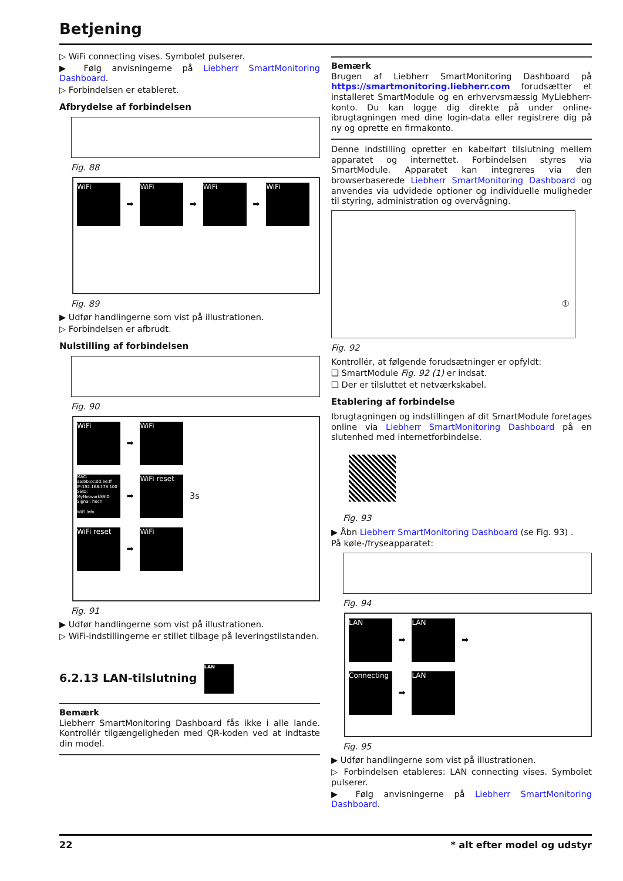Betjening
▷ WiFi connecting vises. Symbolet pulserer.
▶ Følg anvisningerne på Liebherr SmartMonitoring Dashboard.
▷ Forbindelsen er etableret.
Afbrydelse af forbindelsen
Fig. 88
WiFi ➡ WiFi ➡ WiFi ➡ WiFi
Fig. 89
▶ Udfør handlingerne som vist på illustrationen.
▷ Forbindelsen er afbrudt.
Nulstilling af forbindelsen
Fig. 90
WiFi ➡ WiFi
MAC: aa:bb:cc:dd:ee:ff IP:192.168.178.100 SSID: MyNetworkSSID Signal: hoch
WiFi Info ➡ WiFi reset 3s
WiFi reset ➡ WiFi
Fig. 91
▶ Udfør handlingerne som vist på illustrationen.
▷ WiFi-indstillingerne er stillet tilbage på leveringstilstanden.
6.2.13 LAN-tilslutning LAN
Bemærk
Liebherr SmartMonitoring Dashboard fås ikke i alle lande. Kontrollér tilgængeligheden med QR-koden ved at indtaste din model.
Bemærk
Brugen af Liebherr SmartMonitoring Dashboard på https://smartmonitoring.liebherr.com forudsætter et installeret SmartModule og en erhvervsmæssig MyLiebherr-konto. Du kan logge dig direkte på under online-ibrugtagningen med dine login-data eller registrere dig på ny og oprette en firmakonto.
Denne indstilling opretter en kabelført tilslutning mellem apparatet og internettet. Forbindelsen styres via SmartModule. Apparatet kan integreres via den browserbaserede Liebherr SmartMonitoring Dashboard og anvendes via udvidede optioner og individuelle muligheder til styring, administration og overvågning.
①
Fig. 92
Kontrollér, at følgende forudsætninger er opfyldt:
❑ SmartModule Fig. 92 (1) er indsat.
❑ Der er tilsluttet et netværkskabel.
Etablering af forbindelse
Ibrugtagningen og indstillingen af dit SmartModule foretages online via Liebherr SmartMonitoring Dashboard på en slutenhed med internetforbindelse.
Fig. 93
▶ Åbn Liebherr SmartMonitoring Dashboard (se Fig. 93) .
På køle-/fryseapparatet:
Fig. 94
LAN ➡ LAN ➡
Connecting ➡ LAN
Fig. 95
▶ Udfør handlingerne som vist på illustrationen.
▷ Forbindelsen etableres: LAN connecting vises. Symbolet pulserer.
▶ Følg anvisningerne på Liebherr SmartMonitoring Dashboard.
22 * alt efter model og udstyr